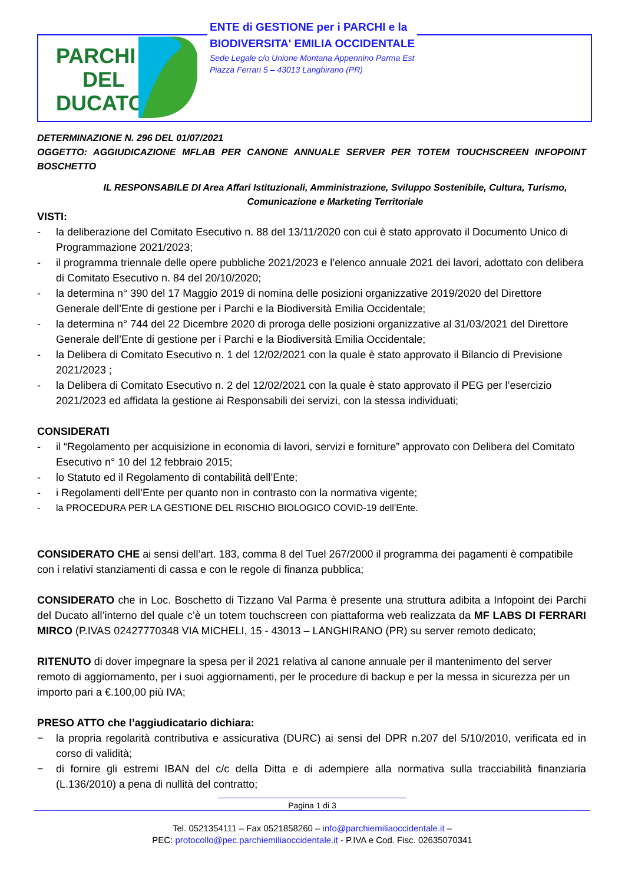PARCHI
DEL
DUCATO
ENTE di GESTIONE per i PARCHI e la
BIODIVERSITA' EMILIA OCCIDENTALE
Sede Legale c/o Unione Montana Appennino Parma Est
Piazza Ferrari 5 – 43013 Langhirano (PR)
DETERMINAZIONE N. 296 DEL 01/07/2021
OGGETTO: AGGIUDICAZIONE MFLAB PER CANONE ANNUALE SERVER PER TOTEM TOUCHSCREEN INFOPOINT BOSCHETTO
IL RESPONSABILE DI Area Affari Istituzionali, Amministrazione, Sviluppo Sostenibile, Cultura, Turismo, Comunicazione e Marketing Territoriale
VISTI:
- la deliberazione del Comitato Esecutivo n. 88 del 13/11/2020 con cui è stato approvato il Documento Unico di Programmazione 2021/2023;
- il programma triennale delle opere pubbliche 2021/2023 e l’elenco annuale 2021 dei lavori, adottato con delibera di Comitato Esecutivo n. 84 del 20/10/2020;
- la determina n° 390 del 17 Maggio 2019 di nomina delle posizioni organizzative 2019/2020 del Direttore Generale dell’Ente di gestione per i Parchi e la Biodiversità Emilia Occidentale;
- la determina n° 744 del 22 Dicembre 2020 di proroga delle posizioni organizzative al 31/03/2021 del Direttore Generale dell’Ente di gestione per i Parchi e la Biodiversità Emilia Occidentale;
- la Delibera di Comitato Esecutivo n. 1 del 12/02/2021 con la quale è stato approvato il Bilancio di Previsione 2021/2023 ;
- la Delibera di Comitato Esecutivo n. 2 del 12/02/2021 con la quale è stato approvato il PEG per l’esercizio 2021/2023 ed affidata la gestione ai Responsabili dei servizi, con la stessa individuati;
CONSIDERATI
- il “Regolamento per acquisizione in economia di lavori, servizi e forniture” approvato con Delibera del Comitato Esecutivo n° 10 del 12 febbraio 2015;
- lo Statuto ed il Regolamento di contabilità dell’Ente;
- i Regolamenti dell’Ente per quanto non in contrasto con la normativa vigente;
- la PROCEDURA PER LA GESTIONE DEL RISCHIO BIOLOGICO COVID-19 dell’Ente.
CONSIDERATO CHE ai sensi dell’art. 183, comma 8 del Tuel 267/2000 il programma dei pagamenti è compatibile con i relativi stanziamenti di cassa e con le regole di finanza pubblica;
CONSIDERATO che in Loc. Boschetto di Tizzano Val Parma è presente una struttura adibita a Infopoint dei Parchi del Ducato all’interno del quale c’è un totem touchscreen con piattaforma web realizzata da MF LABS DI FERRARI MIRCO (P.IVAS 02427770348 VIA MICHELI, 15 - 43013 – LANGHIRANO (PR) su server remoto dedicato;
RITENUTO di dover impegnare la spesa per il 2021 relativa al canone annuale per il mantenimento del server remoto di aggiornamento, per i suoi aggiornamenti, per le procedure di backup e per la messa in sicurezza per un importo pari a €.100,00 più IVA;
PRESO ATTO che l’aggiudicatario dichiara:
− la propria regolarità contributiva e assicurativa (DURC) ai sensi del DPR n.207 del 5/10/2010, verificata ed in corso di validità;
− di fornire gli estremi IBAN del c/c della Ditta e di adempiere alla normativa sulla tracciabilità finanziaria (L.136/2010) a pena di nullità del contratto;
Pagina 1 di 3
Tel. 0521354111 – Fax 0521858260 – info@parchiemiliaoccidentale.it –
PEC: protocollo@pec.parchiemiliaoccidentale.it - P.IVA e Cod. Fisc. 02635070341